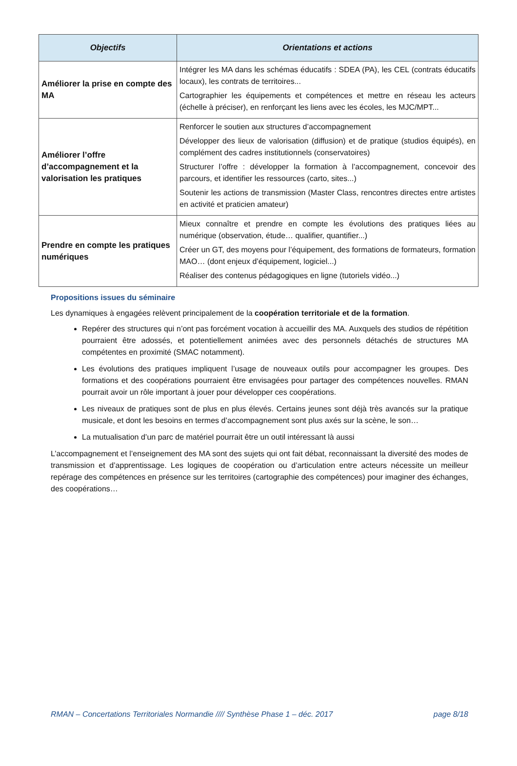| Objectifs | Orientations et actions |
| --- | --- |
| Améliorer la prise en compte des MA | Intégrer les MA dans les schémas éducatifs : SDEA (PA), les CEL (contrats éducatifs locaux), les contrats de territoires... Cartographier les équipements et compétences et mettre en réseau les acteurs (échelle à préciser), en renforçant les liens avec les écoles, les MJC/MPT... |
| Améliorer l’offre d’accompagnement et la valorisation les pratiques | Renforcer le soutien aux structures d’accompagnement Développer des lieux de valorisation (diffusion) et de pratique (studios équipés), en complément des cadres institutionnels (conservatoires) Structurer l’offre : développer la formation à l’accompagnement, concevoir des parcours, et identifier les ressources (carto, sites...) Soutenir les actions de transmission (Master Class, rencontres directes entre artistes en activité et praticien amateur) |
| Prendre en compte les pratiques numériques | Mieux connaître et prendre en compte les évolutions des pratiques liées au numérique (observation, étude… qualifier, quantifier...) Créer un GT, des moyens pour l’équipement, des formations de formateurs, formation MAO… (dont enjeux d’équipement, logiciel...) Réaliser des contenus pédagogiques en ligne (tutoriels vidéo...) |
Propositions issues du séminaire
Les dynamiques à engagées relèvent principalement de la coopération territoriale et de la formation.
Repérer des structures qui n’ont pas forcément vocation à accueillir des MA. Auxquels des studios de répétition pourraient être adossés, et potentiellement animées avec des personnels détachés de structures MA compétentes en proximité (SMAC notamment).
Les évolutions des pratiques impliquent l’usage de nouveaux outils pour accompagner les groupes. Des formations et des coopérations pourraient être envisagées pour partager des compétences nouvelles. RMAN pourrait avoir un rôle important à jouer pour développer ces coopérations.
Les niveaux de pratiques sont de plus en plus élevés. Certains jeunes sont déjà très avancés sur la pratique musicale, et dont les besoins en termes d’accompagnement sont plus axés sur la scène, le son…
La mutualisation d’un parc de matériel pourrait être un outil intéressant là aussi
L’accompagnement et l’enseignement des MA sont des sujets qui ont fait débat, reconnaissant la diversité des modes de transmission et d’apprentissage. Les logiques de coopération ou d’articulation entre acteurs nécessite un meilleur repérage des compétences en présence sur les territoires (cartographie des compétences) pour imaginer des échanges, des coopérations…
RMAN – Concertations Territoriales Normandie //// Synthèse Phase 1 – déc. 2017 page 8/18